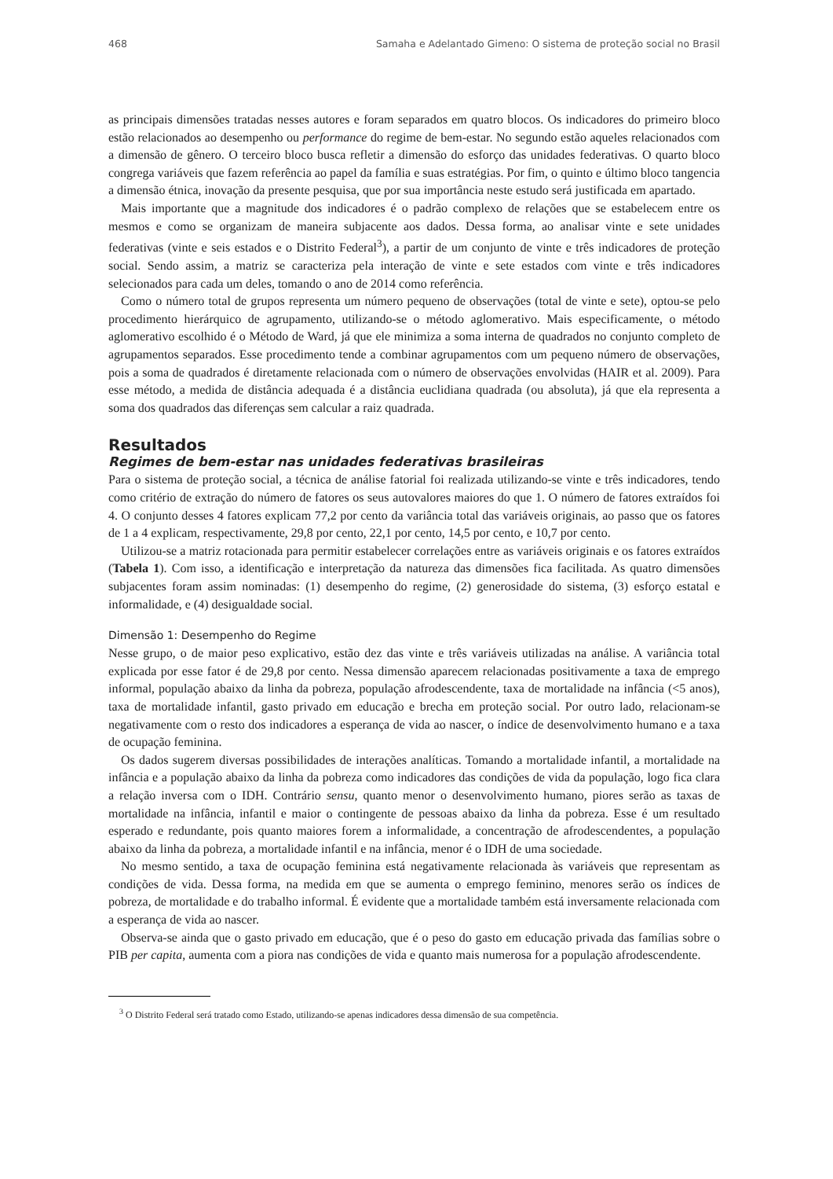468 Samaha e Adelantado Gimeno: O sistema de proteção social no Brasil
as principais dimensões tratadas nesses autores e foram separados em quatro blocos. Os indicadores do primeiro bloco estão relacionados ao desempenho ou performance do regime de bem-estar. No segundo estão aqueles relacionados com a dimensão de gênero. O terceiro bloco busca refletir a dimensão do esforço das unidades federativas. O quarto bloco congrega variáveis que fazem referência ao papel da família e suas estratégias. Por fim, o quinto e último bloco tangencia a dimensão étnica, inovação da presente pesquisa, que por sua importância neste estudo será justificada em apartado.
Mais importante que a magnitude dos indicadores é o padrão complexo de relações que se estabelecem entre os mesmos e como se organizam de maneira subjacente aos dados. Dessa forma, ao analisar vinte e sete unidades federativas (vinte e seis estados e o Distrito Federal<sup>3</sup>), a partir de um conjunto de vinte e três indicadores de proteção social. Sendo assim, a matriz se caracteriza pela interação de vinte e sete estados com vinte e três indicadores selecionados para cada um deles, tomando o ano de 2014 como referência.
Como o número total de grupos representa um número pequeno de observações (total de vinte e sete), optou-se pelo procedimento hierárquico de agrupamento, utilizando-se o método aglomerativo. Mais especificamente, o método aglomerativo escolhido é o Método de Ward, já que ele minimiza a soma interna de quadrados no conjunto completo de agrupamentos separados. Esse procedimento tende a combinar agrupamentos com um pequeno número de observações, pois a soma de quadrados é diretamente relacionada com o número de observações envolvidas (HAIR et al. 2009). Para esse método, a medida de distância adequada é a distância euclidiana quadrada (ou absoluta), já que ela representa a soma dos quadrados das diferenças sem calcular a raiz quadrada.
Resultados
Regimes de bem-estar nas unidades federativas brasileiras
Para o sistema de proteção social, a técnica de análise fatorial foi realizada utilizando-se vinte e três indicadores, tendo como critério de extração do número de fatores os seus autovalores maiores do que 1. O número de fatores extraídos foi 4. O conjunto desses 4 fatores explicam 77,2 por cento da variância total das variáveis originais, ao passo que os fatores de 1 a 4 explicam, respectivamente, 29,8 por cento, 22,1 por cento, 14,5 por cento, e 10,7 por cento.
Utilizou-se a matriz rotacionada para permitir estabelecer correlações entre as variáveis originais e os fatores extraídos (Tabela 1). Com isso, a identificação e interpretação da natureza das dimensões fica facilitada. As quatro dimensões subjacentes foram assim nominadas: (1) desempenho do regime, (2) generosidade do sistema, (3) esforço estatal e informalidade, e (4) desigualdade social.
Dimensão 1: Desempenho do Regime
Nesse grupo, o de maior peso explicativo, estão dez das vinte e três variáveis utilizadas na análise. A variância total explicada por esse fator é de 29,8 por cento. Nessa dimensão aparecem relacionadas positivamente a taxa de emprego informal, população abaixo da linha da pobreza, população afrodescendente, taxa de mortalidade na infância (<5 anos), taxa de mortalidade infantil, gasto privado em educação e brecha em proteção social. Por outro lado, relacionam-se negativamente com o resto dos indicadores a esperança de vida ao nascer, o índice de desenvolvimento humano e a taxa de ocupação feminina.
Os dados sugerem diversas possibilidades de interações analíticas. Tomando a mortalidade infantil, a mortalidade na infância e a população abaixo da linha da pobreza como indicadores das condições de vida da população, logo fica clara a relação inversa com o IDH. Contrário sensu, quanto menor o desenvolvimento humano, piores serão as taxas de mortalidade na infância, infantil e maior o contingente de pessoas abaixo da linha da pobreza. Esse é um resultado esperado e redundante, pois quanto maiores forem a informalidade, a concentração de afrodescendentes, a população abaixo da linha da pobreza, a mortalidade infantil e na infância, menor é o IDH de uma sociedade.
No mesmo sentido, a taxa de ocupação feminina está negativamente relacionada às variáveis que representam as condições de vida. Dessa forma, na medida em que se aumenta o emprego feminino, menores serão os índices de pobreza, de mortalidade e do trabalho informal. É evidente que a mortalidade também está inversamente relacionada com a esperança de vida ao nascer.
Observa-se ainda que o gasto privado em educação, que é o peso do gasto em educação privada das famílias sobre o PIB per capita, aumenta com a piora nas condições de vida e quanto mais numerosa for a população afrodescendente.
<sup>3</sup> O Distrito Federal será tratado como Estado, utilizando-se apenas indicadores dessa dimensão de sua competência.